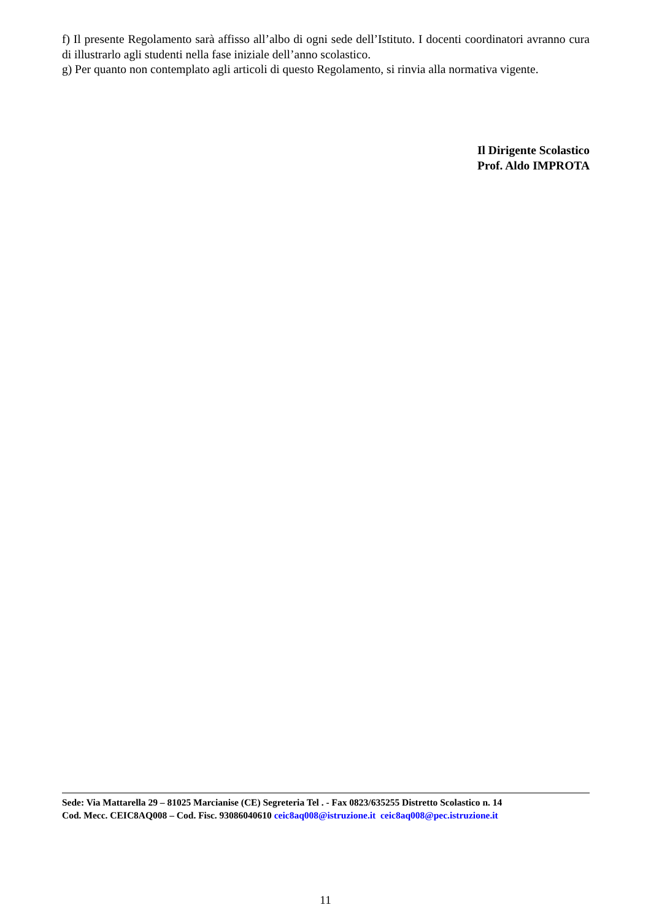f) Il presente Regolamento sarà affisso all’albo di ogni sede dell’Istituto. I docenti coordinatori avranno cura di illustrarlo agli studenti nella fase iniziale dell’anno scolastico.
g) Per quanto non contemplato agli articoli di questo Regolamento, si rinvia alla normativa vigente.
Il Dirigente Scolastico
Prof. Aldo IMPROTA
Sede: Via Mattarella 29 – 81025 Marcianise (CE) Segreteria Tel . - Fax 0823/635255 Distretto Scolastico n. 14
Cod. Mecc. CEIC8AQ008 – Cod. Fisc. 93086040610 ceic8aq008@istruzione.it ceic8aq008@pec.istruzione.it
11